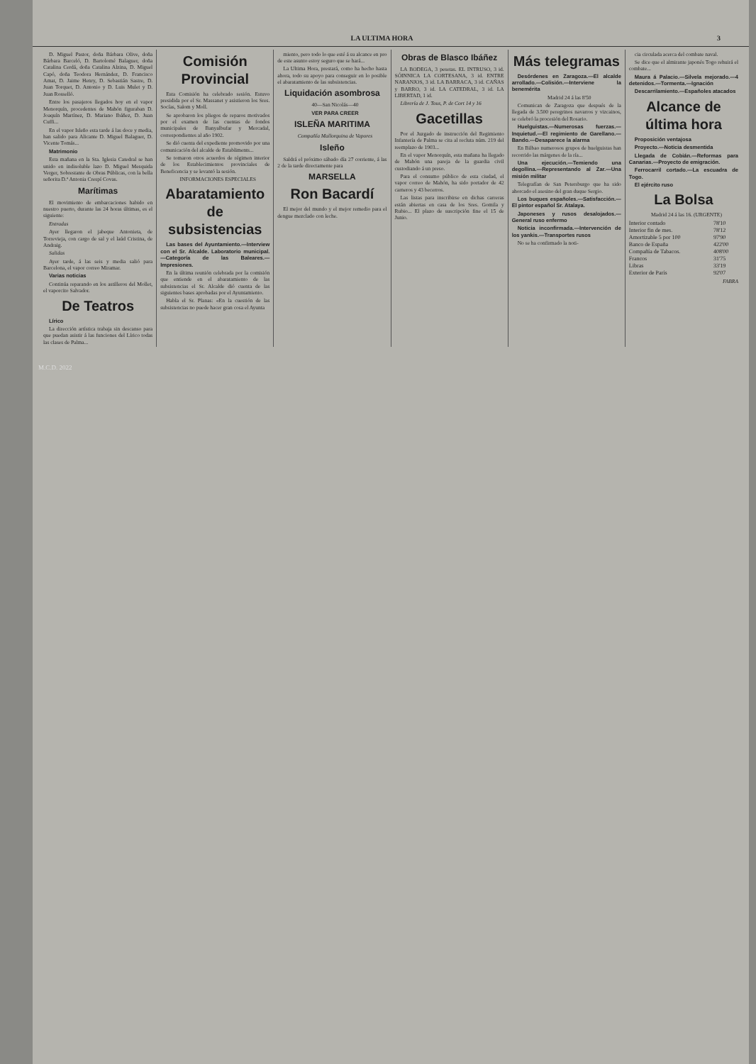LA ULTIMA HORA 3
D. Miguel Pastor, doña Bárbara Olive, doña Bárbara Barceló, D. Bartolomé Balaguer, doña Catalina Cerdá, doña Catalina Alzina, D. Miguel Capó, doña Teodora Hernández, D. Francisco Amat, D. Jaime Henry, D. Sebastián Sastre, D. Juan Torquet, D. Antonio y D. Luis Mulet y D. Juan Rosselló.
Entre los pasajeros llegados hoy en el vapor Menorquín, procedentes de Mahón figuraban D. Joaquín Martínez, D. Mariano Ibáñez, D. Juan Cuffi...
En el vapor Isleño esta tarde á las doce y media, han salido para Alicante D. Miguel Balaguer, D. Vicente Tomás...
Matrimonio
Esta mañana en la Sta. Iglesia Catedral se han unido en indisoluble lazo D. Miguel Mesquida Verger, Sobrestante de Obras Públicas, con la bella señorita D.ª Antonia Crespí Covas.
Marítimas
El movimiento de embarcaciones habido en nuestro puerto, durante las 24 horas últimas, es el siguiente:
Entradas
Ayer llegaron el jabeque Antonieta, de Torrevieja, con cargo de sal y el laúd Cristina, de Andraig.
Salidas
Ayer tarde, á las seis y media salió para Barcelona, el vapor correo Miramar.
Varias noticias
Continúa reparando en los astilleros del Mollet, el vaporcito Salvador.
De Teatros
Lírico
La dirección artística trabaja sin descanso para que puedan asistir á las funciones del Lírico todas las clases de Palma...
Comisión Provincial
Esta Comisión ha celebrado sesión. Estuvo presidida por el Sr. Massanet y asistieron los Sres. Socías, Salom y Moll.
Se aprobaron los pliegos de reparos motivados por el examen de las cuentas de fondos municipales de Banyalbufar y Mercadal, correspondientes al año 1902.
Se dió cuenta del expediente promovido por una comunicación del alcalde de Establiments...
Se tomaron otros acuerdos de régimen interior de los Establecimientos provinciales de Beneficencia y se levantó la sesión.
INFORMACIONES ESPECIALES
Abaratamiento de subsistencias
Las bases del Ayuntamiento.—Interview con el Sr. Alcalde. Laboratorio municipal.—Categoría de las Baleares.—Impresiones.
En la última reunión celebrada por la comisión que entiende en el abaratamiento de las subsistencias el Sr. Alcalde dió cuenta de las siguientes bases aprobadas por el Ayuntamiento.
Habla el Sr. Planas: «En la cuestión de las subsistencias no puede hacer gran cosa el Ayunta
miento, pero todo lo que esté á su alcance en pro de este asunto estoy seguro que se hará...
La Ultima Hora, prestará, como ha hecho hasta ahora, todo su apoyo para conseguir en lo posible el abaratamiento de las subsistencias.
Liquidación asombrosa
40—San Nicolás—40
VER PARA CREER
ISLEÑA MARITIMA
Compañía Mallorquina de Vapores
Isleño
Saldrá el próximo sábado día 27 corriente, á las 2 de la tarde directamente para
MARSELLA
Ron Bacardí
El mejor del mundo y el mejor remedio para el dengue mezclado con leche.
Obras de Blasco Ibáñez
LA BODEGA, 3 pesetas. EL INTRUSO, 3 id. SÓINNICA LA CORTESANA, 3 id. ENTRE NARANJOS, 3 id. LA BARRACA, 3 id. CAÑAS y BARRO, 3 id. LA CATEDRAL, 3 id. LA LIBERTAD, 1 id.
Librería de J. Tous, P. de Cort 14 y 16
Gacetillas
Por el Juzgado de instrucción del Regimiento Infantería de Palma se cita al recluta núm. 219 del reemplazo de 1903...
En el vapor Menorquín, esta mañana ha llegado de Mahón una pareja de la guardia civil custodiando á un preso.
Para el consumo público de esta ciudad, el vapor correo de Mahón, ha sido portador de 42 carneros y 43 becerros.
Las listas para inscribirse en dichas carreras están abiertas en casa de los Sres. Gomila y Rubio... El plazo de suscripción fine el 15 de Junio.
Más telegramas
Desórdenes en Zaragoza.—El alcalde arrollado.—Colisión.—Interviene la benemérita
Madrid 24 á las 8'50
Comunican de Zaragoza que después de la llegada de 3.500 peregrinos navarros y vizcainos, se celebró la procesión del Rosario.
Huelguistas.—Numerosas fuerzas.—Inquietud.—El regimiento de Garellano.—Bando.—Desaparece la alarma
En Bilbao numerosos grupos de huelguistas han recorrido las márgenes de la ría...
Una ejecución.—Temiendo una degollina.—Representando al Zar.—Una misión militar
Telegrafían de San Petersburgo que ha sido ahorcado el asesino del gran duque Sergio.
Los buques españoles.—Satisfacción.—El pintor español Sr. Atalaya.
Japoneses y rusos desalojados.—General ruso enfermo
Noticia inconfirmada.—Intervención de los yankis.—Transportes rusos
No se ha confirmado la noti-
cia circulada acerca del combate naval.
Se dice que el almirante japonés Togo rehuirá el combate...
Maura á Palacio.—Silvela mejorado.—4 detenidos.—Tormenta.—Ignación
Descarrilamiento.—Españoles atacados
Alcance de última hora
Proposición ventajosa
Proyecto.—Noticia desmentida
Llegada de Cobián.—Reformas para Canarias.—Proyecto de emigración.
Ferrocarril cortado.—La escuadra de Togo.
El ejército ruso
La Bolsa
Madrid 24 á las 16. (URGENTE)
| Interior contado | 78'10 |
| Interior fin de mes. | 78'12 |
| Amortizable 5 por 100 | 97'90 |
| Banco de España | 422'00 |
| Compañía de Tabacos. | 408'00 |
| Francos | 31'75 |
| Libras | 33'19 |
| Exterior de París | 92'07 |
FABRA
M.C.D. 2022